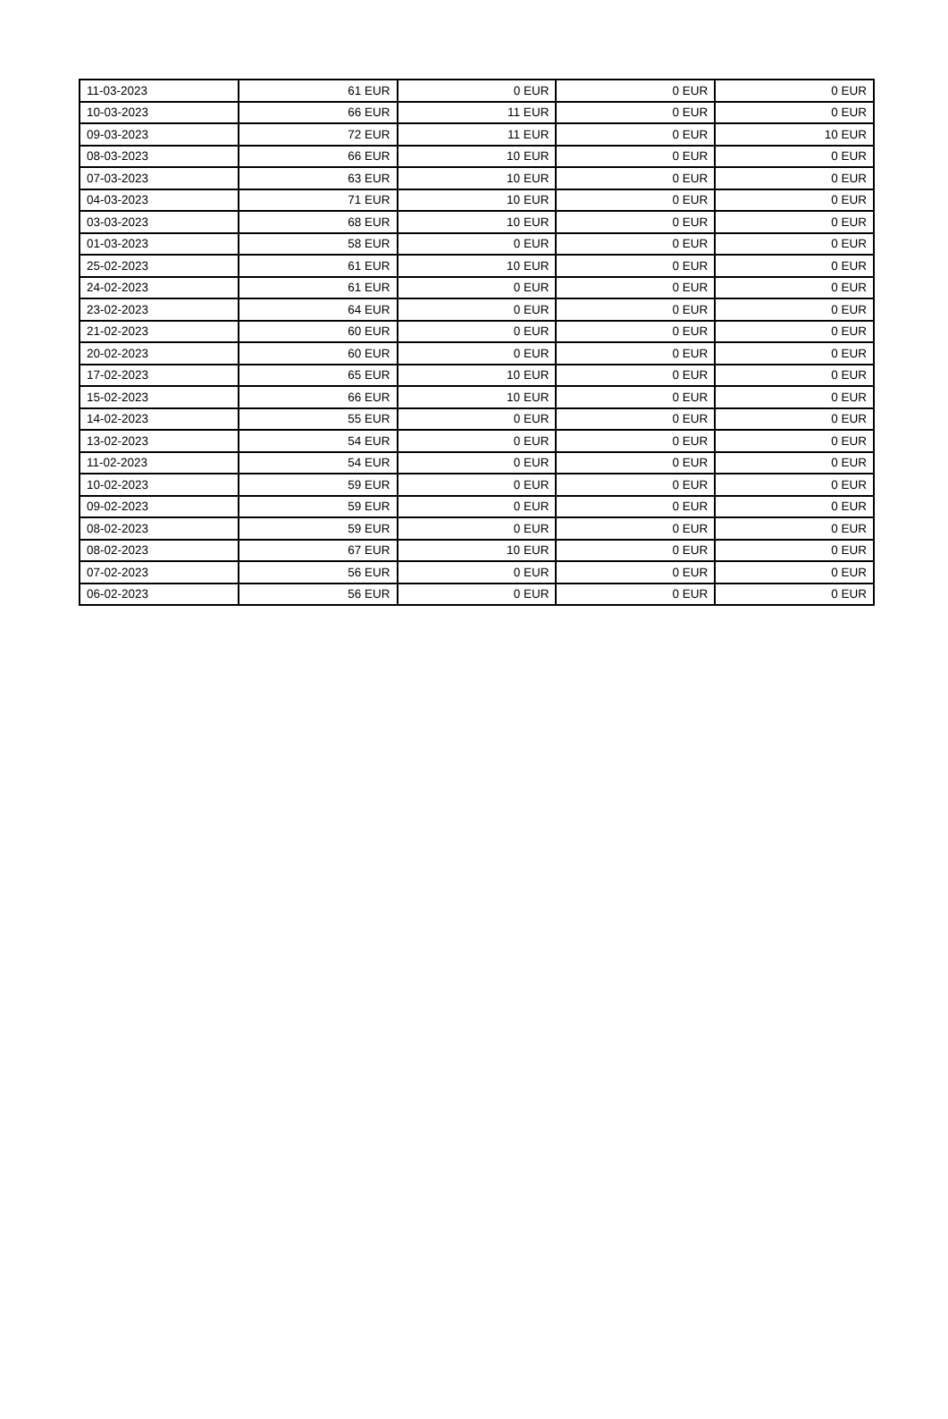| 11-03-2023 | 61 EUR | 0 EUR | 0 EUR | 0 EUR |
| 10-03-2023 | 66 EUR | 11 EUR | 0 EUR | 0 EUR |
| 09-03-2023 | 72 EUR | 11 EUR | 0 EUR | 10 EUR |
| 08-03-2023 | 66 EUR | 10 EUR | 0 EUR | 0 EUR |
| 07-03-2023 | 63 EUR | 10 EUR | 0 EUR | 0 EUR |
| 04-03-2023 | 71 EUR | 10 EUR | 0 EUR | 0 EUR |
| 03-03-2023 | 68 EUR | 10 EUR | 0 EUR | 0 EUR |
| 01-03-2023 | 58 EUR | 0 EUR | 0 EUR | 0 EUR |
| 25-02-2023 | 61 EUR | 10 EUR | 0 EUR | 0 EUR |
| 24-02-2023 | 61 EUR | 0 EUR | 0 EUR | 0 EUR |
| 23-02-2023 | 64 EUR | 0 EUR | 0 EUR | 0 EUR |
| 21-02-2023 | 60 EUR | 0 EUR | 0 EUR | 0 EUR |
| 20-02-2023 | 60 EUR | 0 EUR | 0 EUR | 0 EUR |
| 17-02-2023 | 65 EUR | 10 EUR | 0 EUR | 0 EUR |
| 15-02-2023 | 66 EUR | 10 EUR | 0 EUR | 0 EUR |
| 14-02-2023 | 55 EUR | 0 EUR | 0 EUR | 0 EUR |
| 13-02-2023 | 54 EUR | 0 EUR | 0 EUR | 0 EUR |
| 11-02-2023 | 54 EUR | 0 EUR | 0 EUR | 0 EUR |
| 10-02-2023 | 59 EUR | 0 EUR | 0 EUR | 0 EUR |
| 09-02-2023 | 59 EUR | 0 EUR | 0 EUR | 0 EUR |
| 08-02-2023 | 59 EUR | 0 EUR | 0 EUR | 0 EUR |
| 08-02-2023 | 67 EUR | 10 EUR | 0 EUR | 0 EUR |
| 07-02-2023 | 56 EUR | 0 EUR | 0 EUR | 0 EUR |
| 06-02-2023 | 56 EUR | 0 EUR | 0 EUR | 0 EUR |